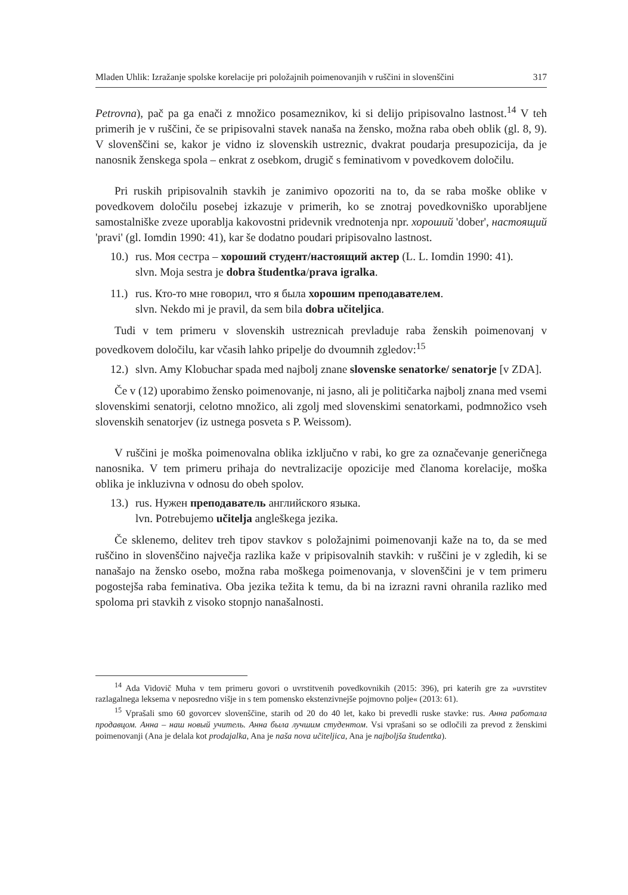Mladen Uhlik: Izražanje spolske korelacije pri položajnih poimenovanjih v ruščini in slovenščini 317
Petrovna), pač pa ga enači z množico posameznikov, ki si delijo pripisovalno lastnost.<sup>14</sup> V teh primerih je v ruščini, če se pripisovalni stavek nanaša na žensko, možna raba obeh oblik (gl. 8, 9). V slovenščini se, kakor je vidno iz slovenskih ustreznic, dvakrat poudarja presupozicija, da je nanosnik ženskega spola – enkrat z osebkom, drugič s feminativom v povedkovem določilu.
Pri ruskih pripisovalnih stavkih je zanimivo opozoriti na to, da se raba moške oblike v povedkovem določilu posebej izkazuje v primerih, ko se znotraj povedkovniško uporabljene samostalniške zveze uporablja kakovostni pridevnik vrednotenja npr. хороший 'dober', настоящий 'pravi' (gl. Iomdin 1990: 41), kar še dodatno poudari pripisovalno lastnost.
10.)
rus. Моя сестра – хороший студент/настоящий актер (L. L. Iomdin 1990: 41).
slvn. Moja sestra je dobra študentka/prava igralka.
11.)
rus. Кто-то мне говорил, что я была хорошим преподавателем.
slvn. Nekdo mi je pravil, da sem bila dobra učiteljica.
Tudi v tem primeru v slovenskih ustreznicah prevladuje raba ženskih poimenovanj v povedkovem določilu, kar včasih lahko pripelje do dvoumnih zgledov:<sup>15</sup>
12.)
slvn. Amy Klobuchar spada med najbolj znane slovenske senatorke/ senatorje [v ZDA].
Če v (12) uporabimo žensko poimenovanje, ni jasno, ali je političarka najbolj znana med vsemi slovenskimi senatorji, celotno množico, ali zgolj med slovenskimi senatorkami, podmnožico vseh slovenskih senatorjev (iz ustnega posveta s P. Weissom).
V ruščini je moška poimenovalna oblika izključno v rabi, ko gre za označevanje generičnega nanosnika. V tem primeru prihaja do nevtralizacije opozicije med članoma korelacije, moška oblika je inkluzivna v odnosu do obeh spolov.
13.)
rus. Нужен преподаватель английского языка.
lvn. Potrebujemo učitelja angleškega jezika.
Če sklenemo, delitev treh tipov stavkov s položajnimi poimenovanji kaže na to, da se med ruščino in slovenščino največja razlika kaže v pripisovalnih stavkih: v ruščini je v zgledih, ki se nanašajo na žensko osebo, možna raba moškega poimenovanja, v slovenščini je v tem primeru pogostejša raba feminativa. Oba jezika težita k temu, da bi na izrazni ravni ohranila razliko med spoloma pri stavkih z visoko stopnjo nanašalnosti.
<sup>14</sup> Ada Vidovič Muha v tem primeru govori o uvrstitvenih povedkovnikih (2015: 396), pri katerih gre za »uvrstitev razlagalnega leksema v neposredno višje in s tem pomensko ekstenzivnejše pojmovno polje« (2013: 61).
<sup>15</sup> Vprašali smo 60 govorcev slovenščine, starih od 20 do 40 let, kako bi prevedli ruske stavke: rus. Анна работала продавцом. Анна – наш новый учитель. Анна была лучшим студентом. Vsi vprašani so se odločili za prevod z ženskimi poimenovanji (Ana je delala kot prodajalka, Ana je naša nova učiteljica, Ana je najboljša študentka).